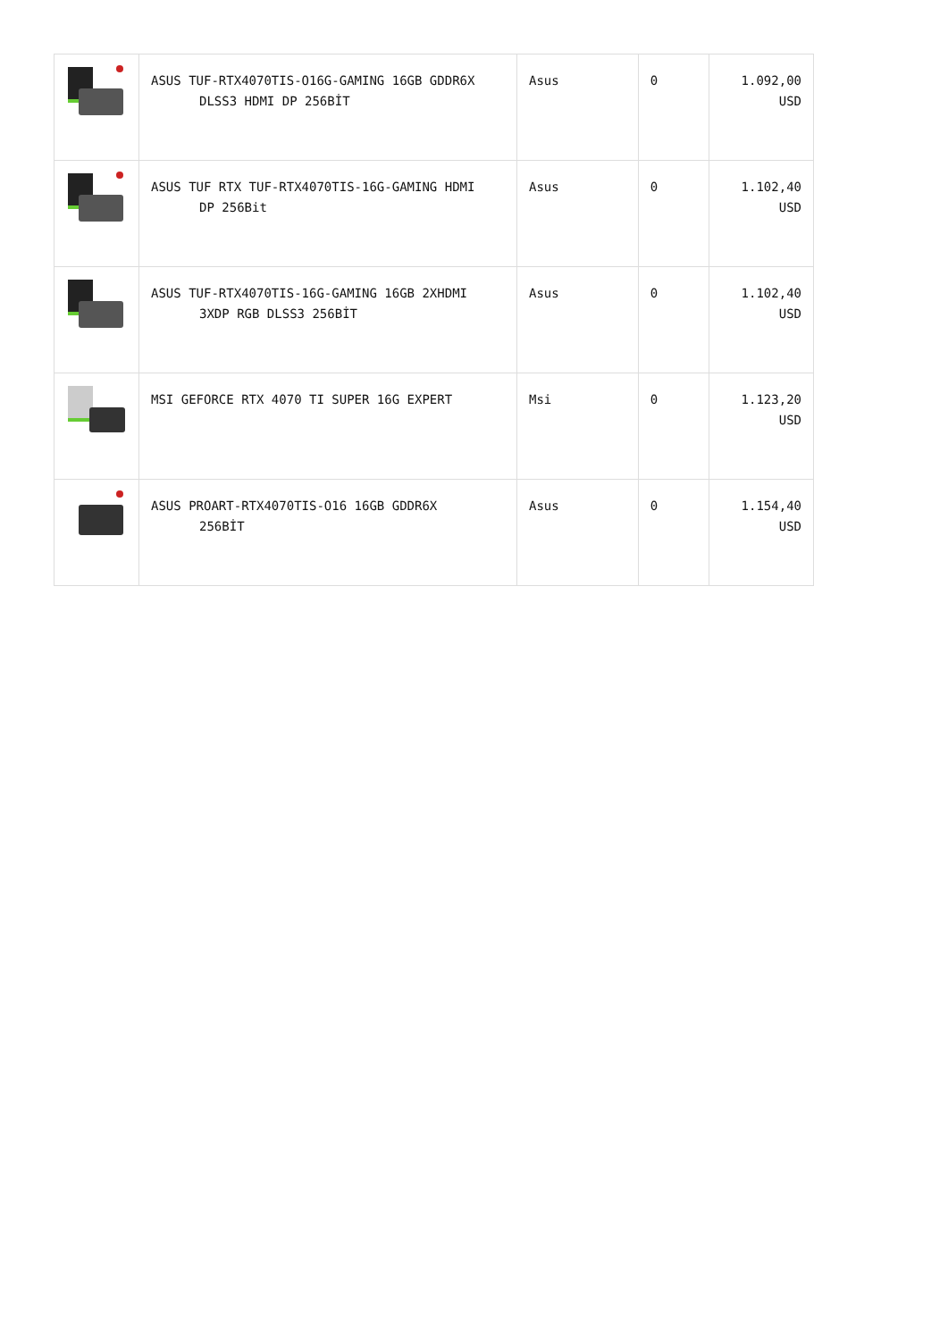| | ASUS TUF-RTX4070TIS-O16G-GAMING 16GB GDDR6X DLSS3 HDMI DP 256BİT | Asus | 0 | 1.092,00 USD |
| | ASUS TUF RTX TUF-RTX4070TIS-16G-GAMING HDMI DP 256Bit | Asus | 0 | 1.102,40 USD |
| | ASUS TUF-RTX4070TIS-16G-GAMING 16GB 2XHDMI 3XDP RGB DLSS3 256BİT | Asus | 0 | 1.102,40 USD |
| | MSI GEFORCE RTX 4070 TI SUPER 16G EXPERT | Msi | 0 | 1.123,20 USD |
| | ASUS PROART-RTX4070TIS-O16 16GB GDDR6X 256BİT | Asus | 0 | 1.154,40 USD |